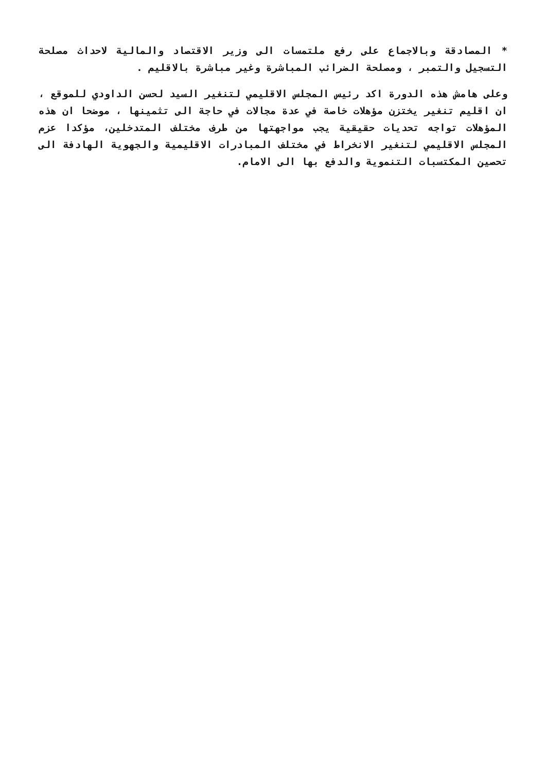* المصادقة وبالاجماع على رفع ملتمسات الى وزير الاقتصاد والمالية لاحداث مصلحة التسجيل والتمبر ، ومصلحة الضرائب المباشرة وغير مباشرة بالاقليم .
وعلى هامش هذه الدورة اكد رئيس المجلس الاقليمي لتنغير السيد لحسن الداودي للموقع ، ان اقليم تنغير يختزن مؤهلات خاصة في عدة مجالات في حاجة الى تثمينها ، موضحا ان هذه المؤهلات تواجه تحديات حقيقية يجب مواجهتها من طرف مختلف المتدخلين، مؤكدا عزم المجلس الاقليمي لتنغير الانخراط في مختلف المبادرات الاقليمية والجهوية الهادفة الى تحصين المكتسبات التنموية والدفع بها الى الامام.